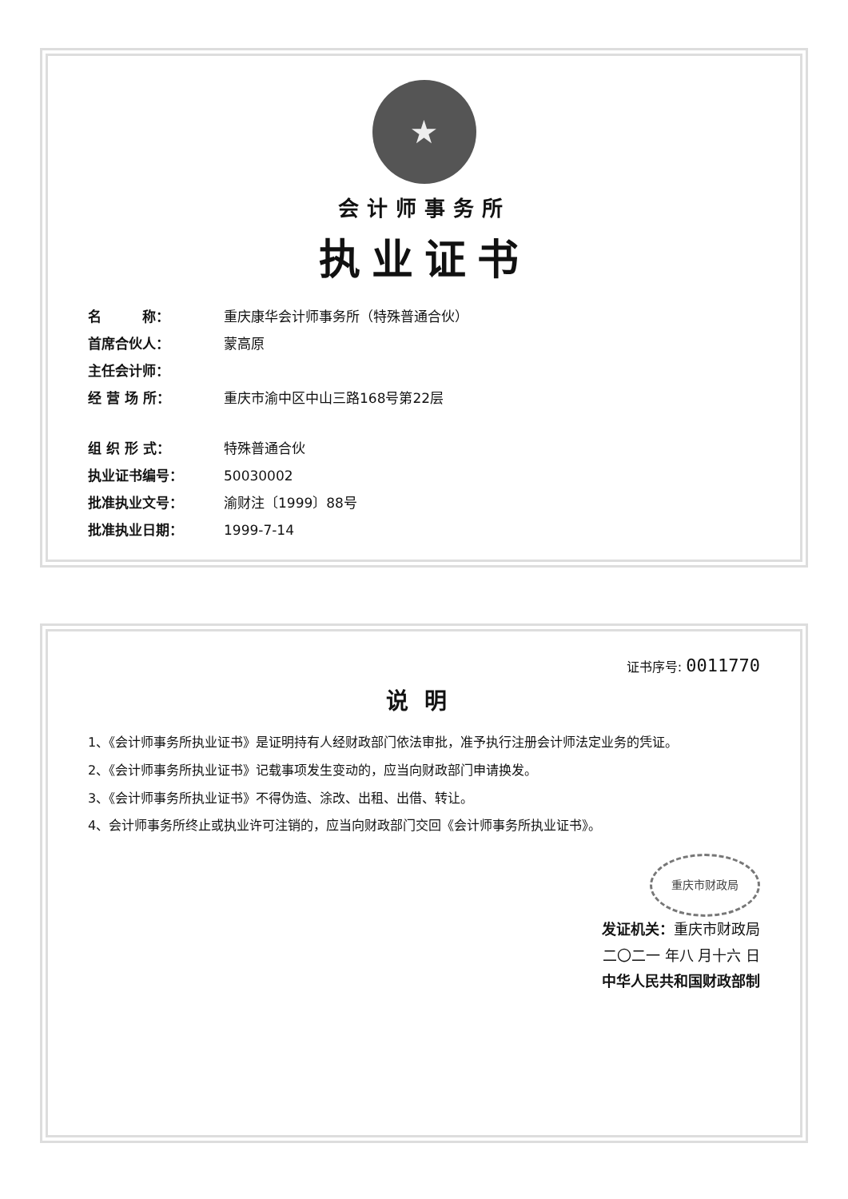★
会计师事务所
执业证书
名　　　称： 重庆康华会计师事务所（特殊普通合伙）
首席合伙人： 蒙高原
主任会计师：
经 营 场 所： 重庆市渝中区中山三路168号第22层
组 织 形 式： 特殊普通合伙
执业证书编号： 50030002
批准执业文号： 渝财注〔1999〕88号
批准执业日期： 1999-7-14
证书序号: 0011770
说明
1、《会计师事务所执业证书》是证明持有人经财政部门依法审批，准予执行注册会计师法定业务的凭证。
2、《会计师事务所执业证书》记载事项发生变动的，应当向财政部门申请换发。
3、《会计师事务所执业证书》不得伪造、涂改、出租、出借、转让。
4、会计师事务所终止或执业许可注销的，应当向财政部门交回《会计师事务所执业证书》。
重庆市财政局
发证机关：重庆市财政局
二〇二一 年八 月十六 日
中华人民共和国财政部制